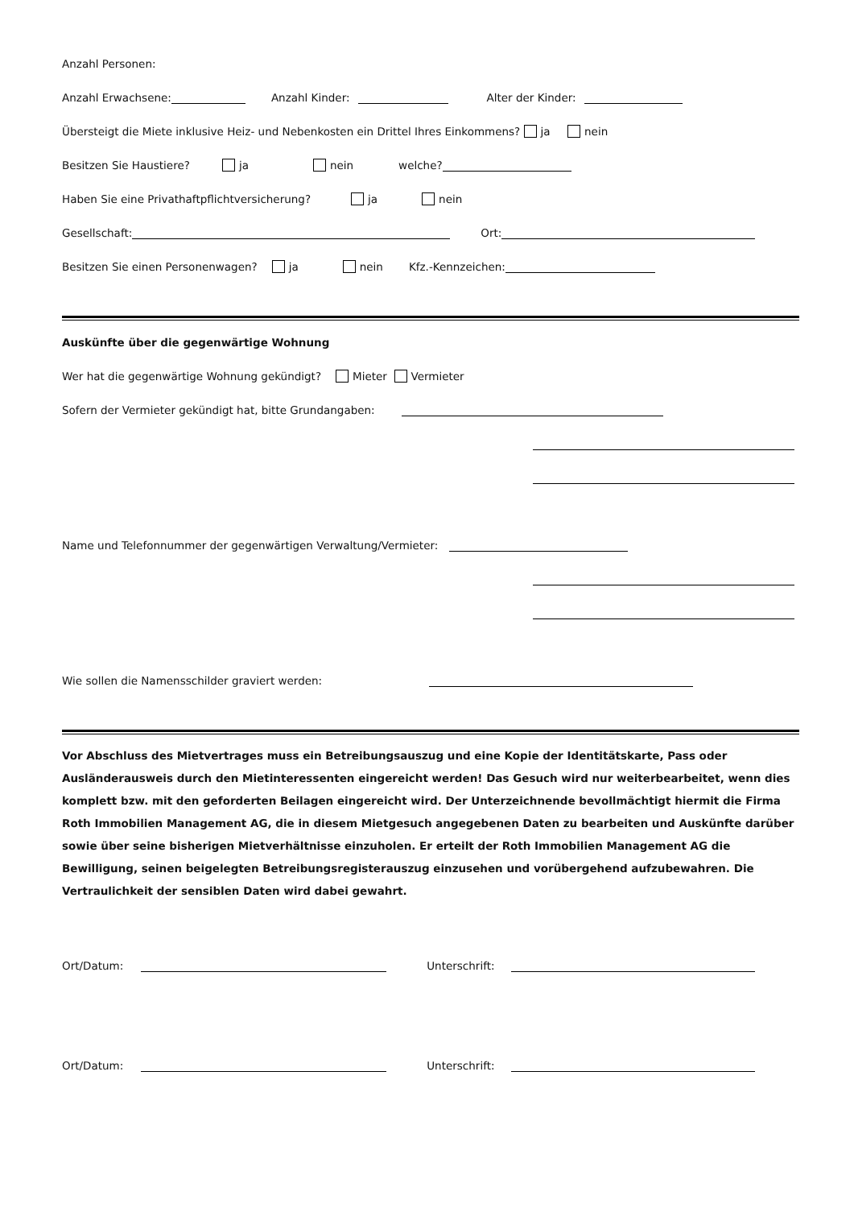Anzahl Personen:
Anzahl Erwachsene: Anzahl Kinder: Alter der Kinder:
Übersteigt die Miete inklusive Heiz- und Nebenkosten ein Drittel Ihres Einkommens? ja nein
Besitzen Sie Haustiere? ja nein welche?
Haben Sie eine Privathaftpflichtversicherung? ja nein
Gesellschaft: Ort:
Besitzen Sie einen Personenwagen? ja nein Kfz.-Kennzeichen:
Auskünfte über die gegenwärtige Wohnung
Wer hat die gegenwärtige Wohnung gekündigt? Mieter Vermieter
Sofern der Vermieter gekündigt hat, bitte Grundangaben:
Name und Telefonnummer der gegenwärtigen Verwaltung/Vermieter:
Wie sollen die Namensschilder graviert werden:
Vor Abschluss des Mietvertrages muss ein Betreibungsauszug und eine Kopie der Identitätskarte, Pass oder Ausländerausweis durch den Mietinteressenten eingereicht werden! Das Gesuch wird nur weiterbearbeitet, wenn dies komplett bzw. mit den geforderten Beilagen eingereicht wird. Der Unterzeichnende bevollmächtigt hiermit die Firma Roth Immobilien Management AG, die in diesem Mietgesuch angegebenen Daten zu bearbeiten und Auskünfte darüber sowie über seine bisherigen Mietverhältnisse einzuholen. Er erteilt der Roth Immobilien Management AG die Bewilligung, seinen beigelegten Betreibungsregisterauszug einzusehen und vorübergehend aufzubewahren. Die Vertraulichkeit der sensiblen Daten wird dabei gewahrt.
Ort/Datum: Unterschrift:
Ort/Datum: Unterschrift: